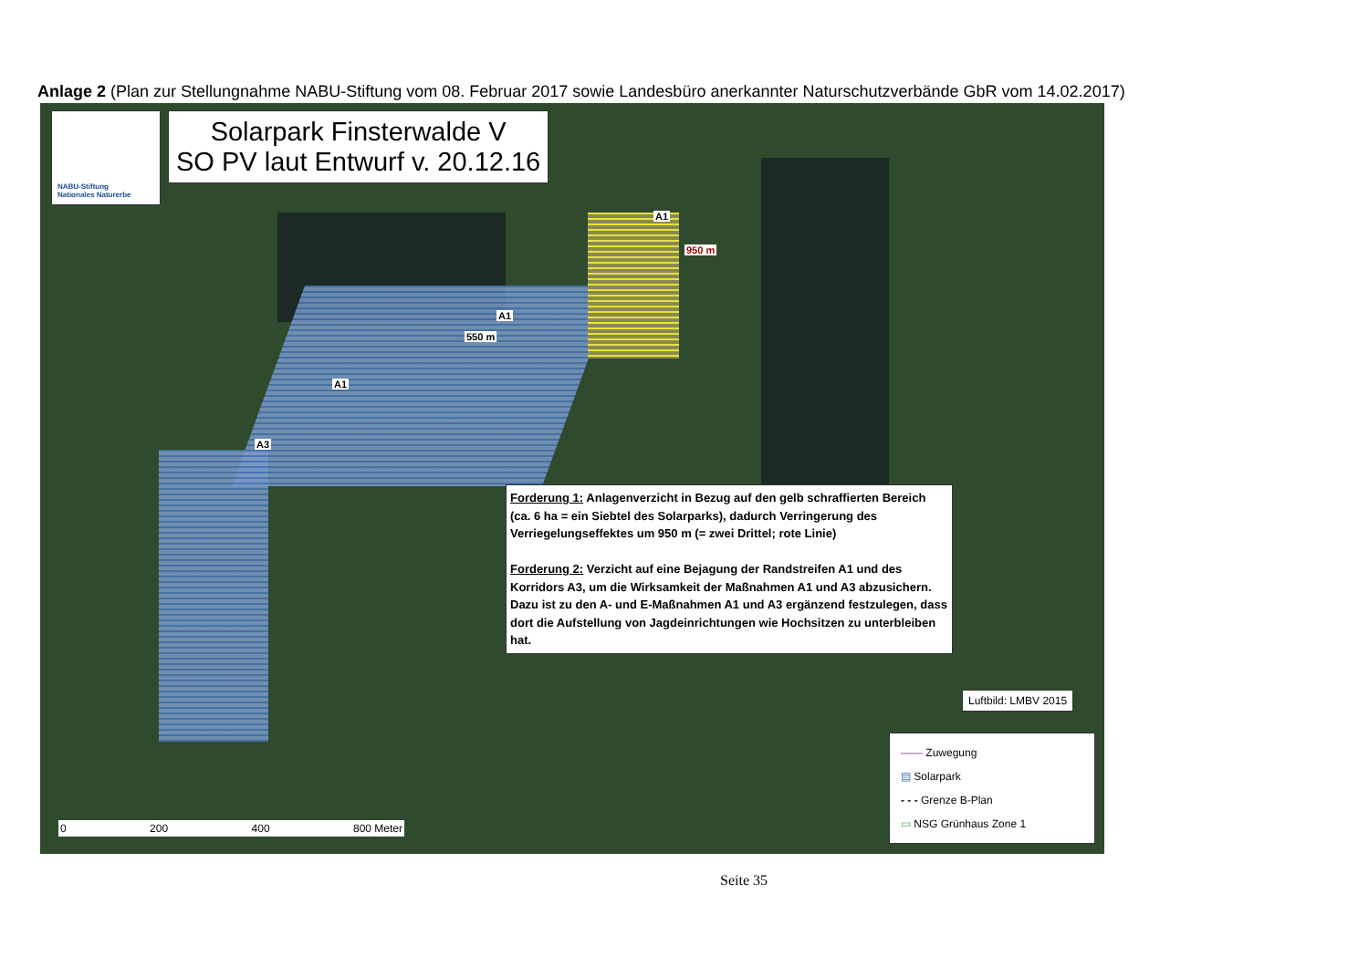Anlage 2 (Plan zur Stellungnahme NABU-Stiftung vom 08. Februar 2017 sowie Landesbüro anerkannter Naturschutzverbände GbR vom 14.02.2017)
NABU-Stiftung
Nationales Naturerbe
Solarpark Finsterwalde V
SO PV laut Entwurf v. 20.12.16
A1
950 m
A1
550 m
A1
A3
Forderung 1: Anlagenverzicht in Bezug auf den gelb schraffierten Bereich (ca. 6 ha = ein Siebtel des Solarparks), dadurch Verringerung des Verriegelungseffektes um 950 m (= zwei Drittel; rote Linie)
Forderung 2: Verzicht auf eine Bejagung der Randstreifen A1 und des Korridors A3, um die Wirksamkeit der Maßnahmen A1 und A3 abzusichern. Dazu ist zu den A- und E-Maßnahmen A1 und A3 ergänzend festzulegen, dass dort die Aufstellung von Jagdeinrichtungen wie Hochsitzen zu unterbleiben hat.
Luftbild: LMBV 2015
—— Zuwegung
▤ Solarpark
- - - Grenze B-Plan
▭ NSG Grünhaus Zone 1
0 200 400 800 Meter
Seite 35